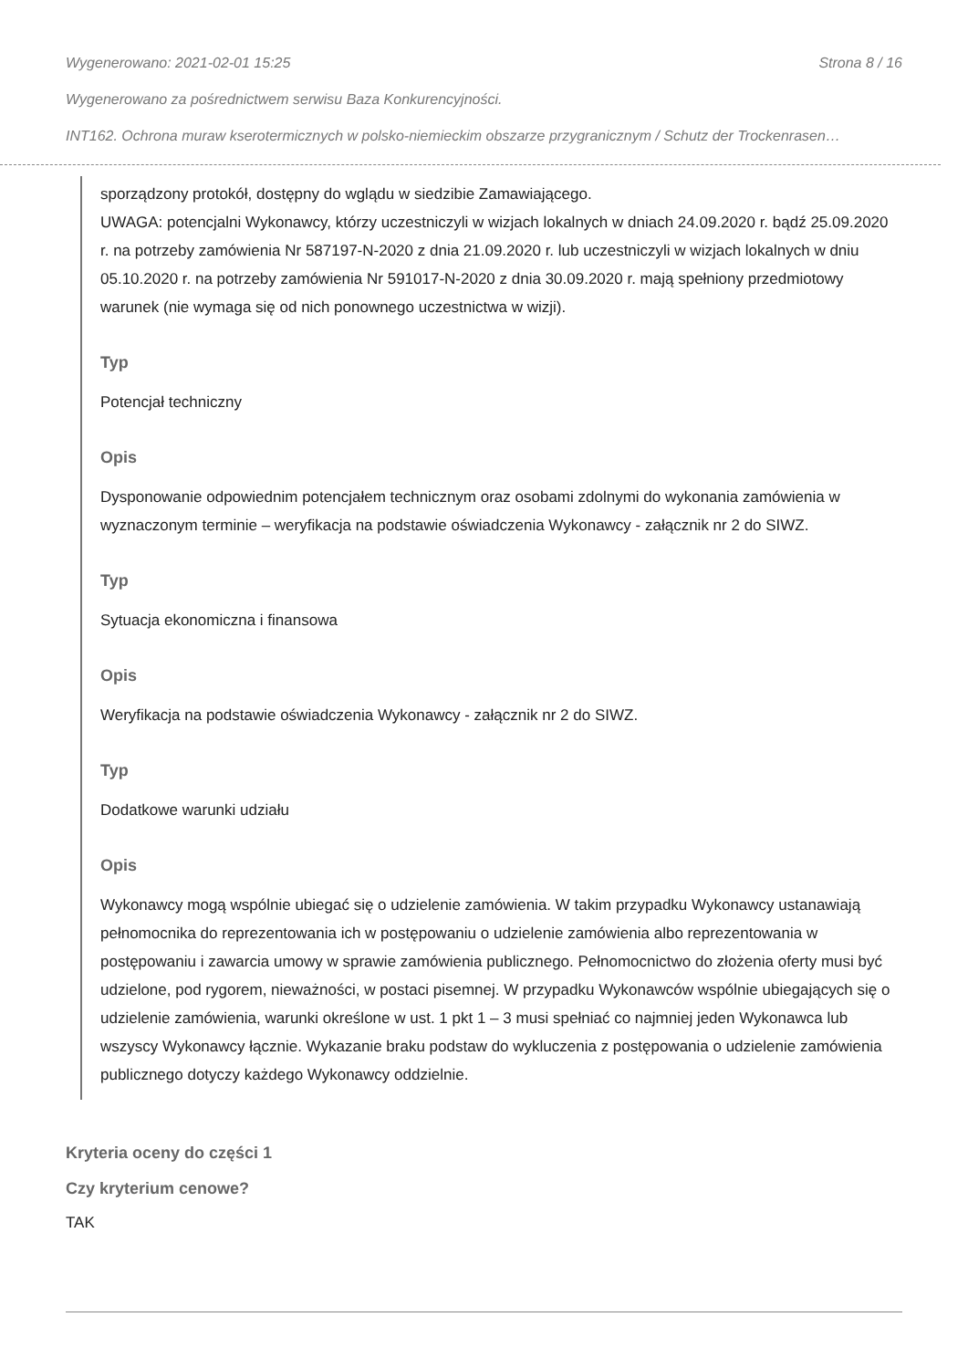Wygenerowano: 2021-02-01 15:25 Strona 8 / 16
Wygenerowano za pośrednictwem serwisu Baza Konkurencyjności.
INT162. Ochrona muraw kserotermicznych w polsko-niemieckim obszarze przygranicznym / Schutz der Trockenrasen…
sporządzony protokół, dostępny do wglądu w siedzibie Zamawiającego.
UWAGA: potencjalni Wykonawcy, którzy uczestniczyli w wizjach lokalnych w dniach 24.09.2020 r. bądź 25.09.2020 r. na potrzeby zamówienia Nr 587197-N-2020 z dnia 21.09.2020 r. lub uczestniczyli w wizjach lokalnych w dniu 05.10.2020 r. na potrzeby zamówienia Nr 591017-N-2020 z dnia 30.09.2020 r. mają spełniony przedmiotowy warunek (nie wymaga się od nich ponownego uczestnictwa w wizji).
Typ
Potencjał techniczny
Opis
Dysponowanie odpowiednim potencjałem technicznym oraz osobami zdolnymi do wykonania zamówienia w wyznaczonym terminie – weryfikacja na podstawie oświadczenia Wykonawcy - załącznik nr 2 do SIWZ.
Typ
Sytuacja ekonomiczna i finansowa
Opis
Weryfikacja na podstawie oświadczenia Wykonawcy - załącznik nr 2 do SIWZ.
Typ
Dodatkowe warunki udziału
Opis
Wykonawcy mogą wspólnie ubiegać się o udzielenie zamówienia. W takim przypadku Wykonawcy ustanawiają pełnomocnika do reprezentowania ich w postępowaniu o udzielenie zamówienia albo reprezentowania w postępowaniu i zawarcia umowy w sprawie zamówienia publicznego. Pełnomocnictwo do złożenia oferty musi być udzielone, pod rygorem, nieważności, w postaci pisemnej. W przypadku Wykonawców wspólnie ubiegających się o udzielenie zamówienia, warunki określone w ust. 1 pkt 1 – 3 musi spełniać co najmniej jeden Wykonawca lub wszyscy Wykonawcy łącznie. Wykazanie braku podstaw do wykluczenia z postępowania o udzielenie zamówienia publicznego dotyczy każdego Wykonawcy oddzielnie.
Kryteria oceny do części 1
Czy kryterium cenowe?
TAK